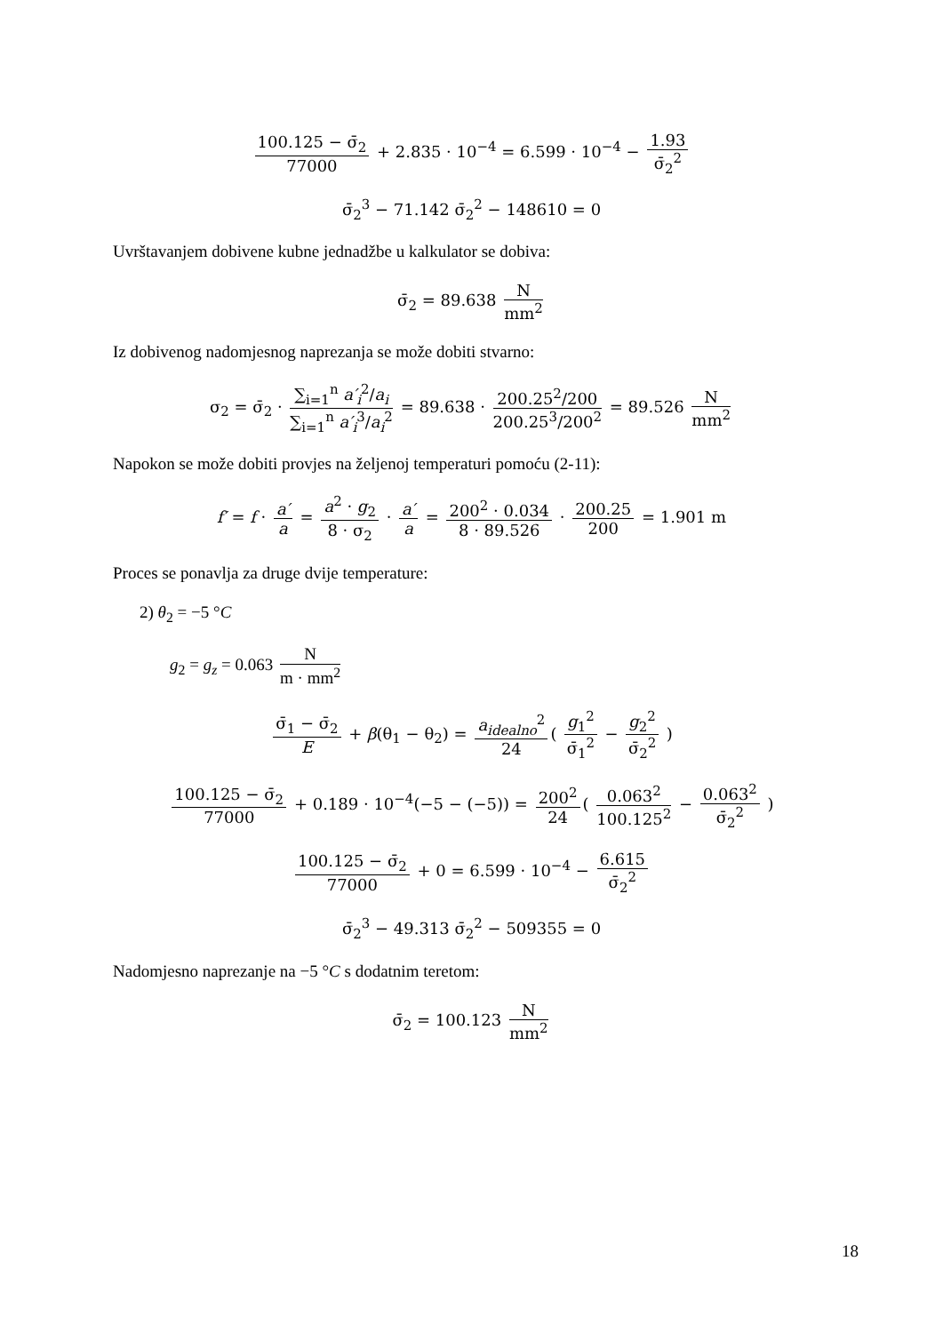100.125 − σ̄<sub>2</sub> 77000 + 2.835 · 10<sup>−4</sup> = 6.599 · 10<sup>−4</sup> − 1.93 σ̄<sub>2</sub><sup>2</sup>
σ̄<sub>2</sub><sup>3</sup> − 71.142 σ̄<sub>2</sub><sup>2</sup> − 148610 = 0
Uvrštavanjem dobivene kubne jednadžbe u kalkulator se dobiva:
σ̄<sub>2</sub> = 89.638 N mm<sup>2</sup>
Iz dobivenog nadomjesnog naprezanja se može dobiti stvarno:
σ<sub>2</sub> = σ̄<sub>2</sub> · ∑<sub>i=1</sub><sup>n</sup> a′<sub>i</sub><sup>2</sup>/a<sub>i</sub> ∑<sub>i=1</sub><sup>n</sup> a′<sub>i</sub><sup>3</sup>/a<sub>i</sub><sup>2</sup> = 89.638 · 200.25<sup>2</sup>/200 200.25<sup>3</sup>/200<sup>2</sup> = 89.526 N mm<sup>2</sup>
Napokon se može dobiti provjes na željenoj temperaturi pomoću (2-11):
f′ = f · a′ a = a<sup>2</sup> · g<sub>2</sub> 8 · σ<sub>2</sub> · a′ a = 200<sup>2</sup> · 0.034 8 · 89.526 · 200.25 200 = 1.901 m
Proces se ponavlja za druge dvije temperature:
2) θ<sub>2</sub> = −5 °C
g<sub>2</sub> = g<sub>z</sub> = 0.063 N m · mm<sup>2</sup>
σ̄<sub>1</sub> − σ̄<sub>2</sub> E + β(θ<sub>1</sub> − θ<sub>2</sub>) = a<sub>idealno</sub><sup>2</sup> 24 ( g<sub>1</sub><sup>2</sup> σ̄<sub>1</sub><sup>2</sup> − g<sub>2</sub><sup>2</sup> σ̄<sub>2</sub><sup>2</sup> )
100.125 − σ̄<sub>2</sub> 77000 + 0.189 · 10<sup>−4</sup>(−5 − (−5)) = 200<sup>2</sup> 24 ( 0.063<sup>2</sup> 100.125<sup>2</sup> − 0.063<sup>2</sup> σ̄<sub>2</sub><sup>2</sup> )
100.125 − σ̄<sub>2</sub> 77000 + 0 = 6.599 · 10<sup>−4</sup> − 6.615 σ̄<sub>2</sub><sup>2</sup>
σ̄<sub>2</sub><sup>3</sup> − 49.313 σ̄<sub>2</sub><sup>2</sup> − 509355 = 0
Nadomjesno naprezanje na −5 °C s dodatnim teretom:
σ̄<sub>2</sub> = 100.123 N mm<sup>2</sup>
18